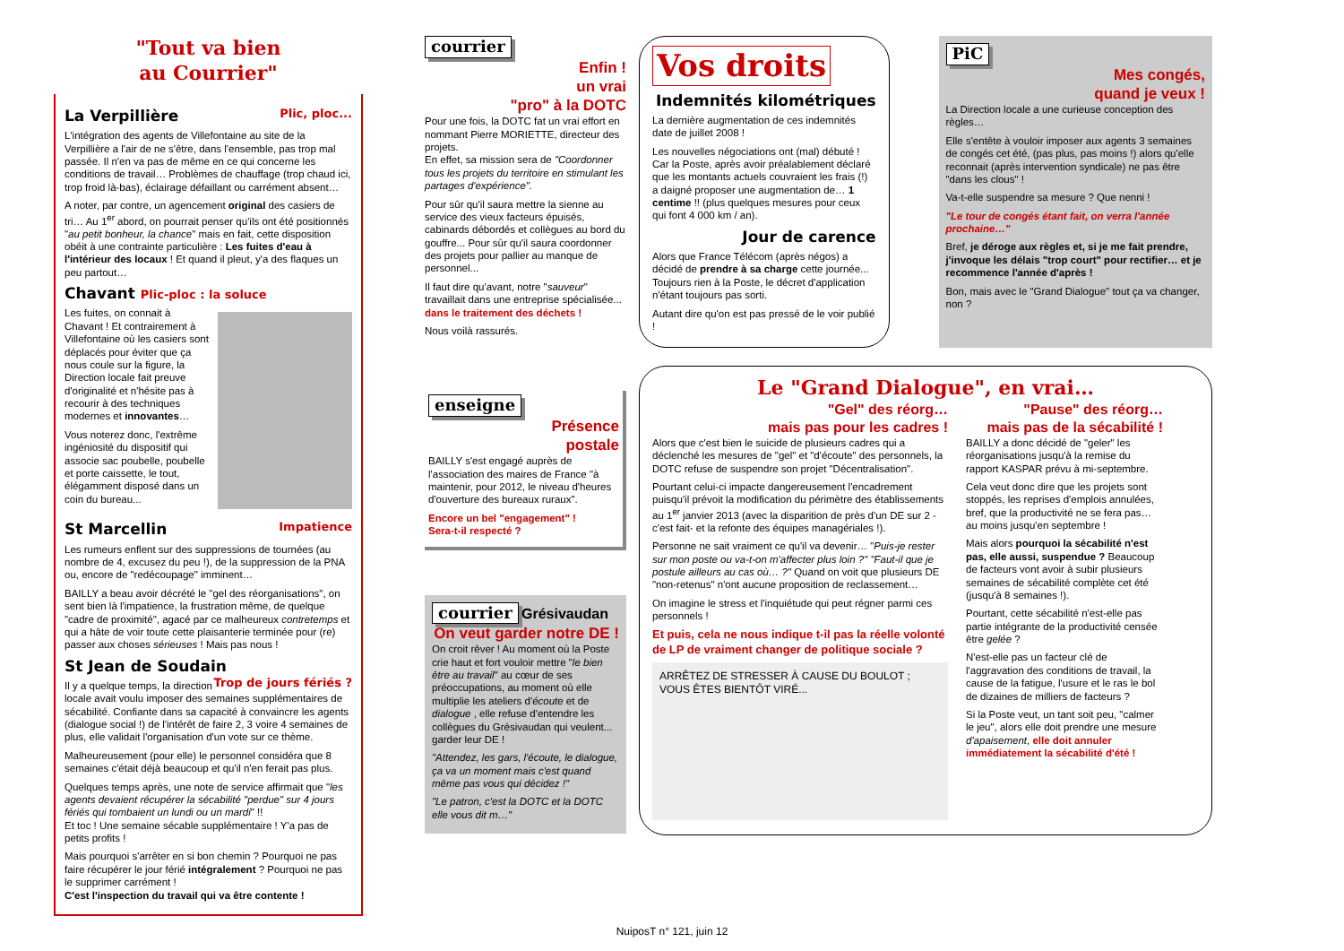"Tout va bien
au Courrier"
La Verpillière Plic, ploc...
L'intégration des agents de Villefontaine au site de la Verpillière a l'air de ne s'être, dans l'ensemble, pas trop mal passée. Il n'en va pas de même en ce qui concerne les conditions de travail… Problèmes de chauffage (trop chaud ici, trop froid là-bas), éclairage défaillant ou carrément absent…
A noter, par contre, un agencement original des casiers de tri… Au 1<sup>er</sup> abord, on pourrait penser qu'ils ont été positionnés "au petit bonheur, la chance" mais en fait, cette disposition obéit à une contrainte particulière : Les fuites d'eau à l'intérieur des locaux ! Et quand il pleut, y'a des flaques un peu partout…
Chavant Plic-ploc : la soluce
Les fuites, on connait à Chavant ! Et contrairement à Villefontaine où les casiers sont déplacés pour éviter que ça nous coule sur la figure, la Direction locale fait preuve d'originalité et n'hésite pas à recourir à des techniques modernes et innovantes…
Vous noterez donc, l'extrême ingéniosité du dispositif qui associe sac poubelle, poubelle et porte caissette, le tout, élégamment disposé dans un coin du bureau...
St Marcellin Impatience
Les rumeurs enflent sur des suppressions de tournées (au nombre de 4, excusez du peu !), de la suppression de la PNA ou, encore de "redécoupage" imminent…
BAILLY a beau avoir décrété le "gel des réorganisations", on sent bien là l'impatience, la frustration même, de quelque "cadre de proximité", agacé par ce malheureux contretemps et qui a hâte de voir toute cette plaisanterie terminée pour (re) passer aux choses sérieuses ! Mais pas nous !
St Jean de Soudain Trop de jours fériés ?
Il y a quelque temps, la direction locale avait voulu imposer des semaines supplémentaires de sécabilité. Confiante dans sa capacité à convaincre les agents (dialogue social !) de l'intérêt de faire 2, 3 voire 4 semaines de plus, elle validait l'organisation d'un vote sur ce thème.
Malheureusement (pour elle) le personnel considéra que 8 semaines c'était déjà beaucoup et qu'il n'en ferait pas plus.
Quelques temps après, une note de service affirmait que "les agents devaient récupérer la sécabilité "perdue" sur 4 jours fériés qui tombaient un lundi ou un mardi" !!
Et toc ! Une semaine sécable supplémentaire ! Y'a pas de petits profits !
Mais pourquoi s'arrêter en si bon chemin ? Pourquoi ne pas faire récupérer le jour férié intégralement ? Pourquoi ne pas le supprimer carrément !
C'est l'inspection du travail qui va être contente !
courrier
Enfin !
un vrai
"pro" à la DOTC
Pour une fois, la DOTC fat un vrai effort en nommant Pierre MORIETTE, directeur des projets.
En effet, sa mission sera de "Coordonner tous les projets du territoire en stimulant les partages d'expérience".
Pour sûr qu'il saura mettre la sienne au service des vieux facteurs épuisés, cabinards débordés et collègues au bord du gouffre... Pour sûr qu'il saura coordonner des projets pour pallier au manque de personnel...
Il faut dire qu'avant, notre "sauveur" travaillait dans une entreprise spécialisée... dans le traitement des déchets !
Nous voilà rassurés.
enseigne
Présence
postale
BAILLY s'est engagé auprès de l'association des maires de France "à maintenir, pour 2012, le niveau d'heures d'ouverture des bureaux ruraux".
Encore un bel "engagement" !
Sera-t-il respecté ?
courrier Grésivaudan
On veut garder notre DE !
On croit rêver ! Au moment où la Poste crie haut et fort vouloir mettre "le bien être au travail" au cœur de ses préoccupations, au moment où elle multiplie les ateliers d'écoute et de dialogue , elle refuse d'entendre les collègues du Grésivaudan qui veulent... garder leur DE !
"Attendez, les gars, l'écoute, le dialogue, ça va un moment mais c'est quand même pas vous qui décidez !"
"Le patron, c'est la DOTC et la DOTC elle vous dit m…"
Vos droits
Indemnités kilométriques
La dernière augmentation de ces indemnités date de juillet 2008 !
Les nouvelles négociations ont (mal) débuté ! Car la Poste, après avoir préalablement déclaré que les montants actuels couvraient les frais (!) a daigné proposer une augmentation de… 1 centime !! (plus quelques mesures pour ceux qui font 4 000 km / an).
Jour de carence
Alors que France Télécom (après négos) a décidé de prendre à sa charge cette journée... Toujours rien à la Poste, le décret d'application n'étant toujours pas sorti.
Autant dire qu'on est pas pressé de le voir publié !
PiC
Mes congés,
quand je veux !
La Direction locale a une curieuse conception des règles…
Elle s'entête à vouloir imposer aux agents 3 semaines de congés cet été, (pas plus, pas moins !) alors qu'elle reconnait (après intervention syndicale) ne pas être "dans les clous" !
Va-t-elle suspendre sa mesure ? Que nenni !
"Le tour de congés étant fait, on verra l'année prochaine…"
Bref, je déroge aux règles et, si je me fait prendre, j'invoque les délais "trop court" pour rectifier… et je recommence l'année d'après !
Bon, mais avec le "Grand Dialogue" tout ça va changer, non ?
Le "Grand Dialogue", en vrai…
"Gel" des réorg…
mais pas pour les cadres !
Alors que c'est bien le suicide de plusieurs cadres qui a déclenché les mesures de "gel" et "d'écoute" des personnels, la DOTC refuse de suspendre son projet "Décentralisation".
Pourtant celui-ci impacte dangereusement l'encadrement puisqu'il prévoit la modification du périmètre des établissements au 1<sup>er</sup> janvier 2013 (avec la disparition de près d'un DE sur 2 -c'est fait- et la refonte des équipes managériales !).
Personne ne sait vraiment ce qu'il va devenir… "Puis-je rester sur mon poste ou va-t-on m'affecter plus loin ?" "Faut-il que je postule ailleurs au cas où… ?" Quand on voit que plusieurs DE "non-retenus" n'ont aucune proposition de reclassement…
On imagine le stress et l'inquiétude qui peut régner parmi ces personnels !
Et puis, cela ne nous indique t-il pas la réelle volonté de LP de vraiment changer de politique sociale ?
ARRÊTEZ DE STRESSER À CAUSE DU BOULOT ; VOUS ÊTES BIENTÔT VIRÉ...
"Pause" des réorg…
mais pas de la sécabilité !
BAILLY a donc décidé de "geler" les réorganisations jusqu'à la remise du rapport KASPAR prévu à mi-septembre.
Cela veut donc dire que les projets sont stoppés, les reprises d'emplois annulées, bref, que la productivité ne se fera pas… au moins jusqu'en septembre !
Mais alors pourquoi la sécabilité n'est pas, elle aussi, suspendue ? Beaucoup de facteurs vont avoir à subir plusieurs semaines de sécabilité complète cet été (jusqu'à 8 semaines !).
Pourtant, cette sécabilité n'est-elle pas partie intégrante de la productivité censée être gelée ?
N'est-elle pas un facteur clé de l'aggravation des conditions de travail, la cause de la fatigue, l'usure et le ras le bol de dizaines de milliers de facteurs ?
Si la Poste veut, un tant soit peu, "calmer le jeu", alors elle doit prendre une mesure d'apaisement, elle doit annuler immédiatement la sécabilité d'été !
NuiposT n° 121, juin 12